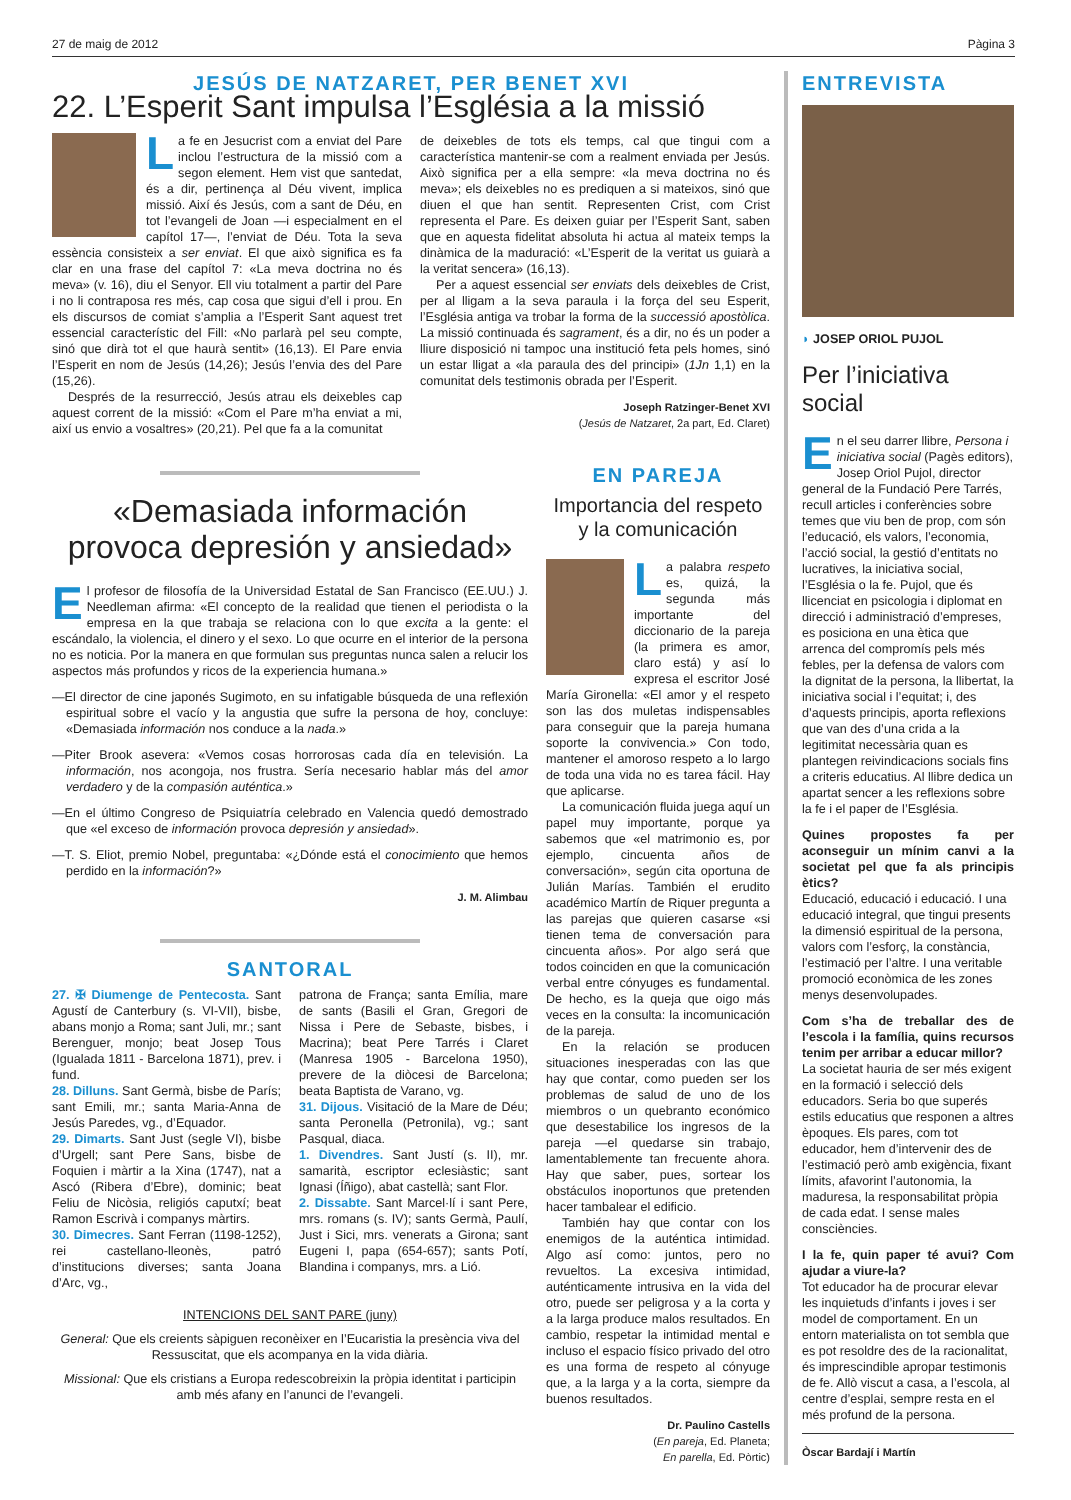27 de maig de 2012 Pàgina 3
JESÚS DE NATZARET, PER BENET XVI
22. L’Esperit Sant impulsa l’Església a la missió
La fe en Jesucrist com a enviat del Pare inclou l’estructura de la missió com a segon element. Hem vist que santedat, és a dir, pertinença al Déu vivent, implica missió. Així és Jesús, com a sant de Déu, en tot l’evangeli de Joan —i especialment en el capítol 17—, l’enviat de Déu. Tota la seva essència consisteix a ser enviat. El que això significa es fa clar en una frase del capítol 7: «La meva doctrina no és meva» (v. 16), diu el Senyor. Ell viu totalment a partir del Pare i no li contraposa res més, cap cosa que sigui d’ell i prou. En els discursos de comiat s’amplia a l’Esperit Sant aquest tret essencial característic del Fill: «No parlarà pel seu compte, sinó que dirà tot el que haurà sentit» (16,13). El Pare envia l’Esperit en nom de Jesús (14,26); Jesús l’envia des del Pare (15,26).
Després de la resurrecció, Jesús atrau els deixebles cap aquest corrent de la missió: «Com el Pare m’ha enviat a mi, així us envio a vosaltres» (20,21). Pel que fa a la comunitat
de deixebles de tots els temps, cal que tingui com a característica mantenir-se com a realment enviada per Jesús. Això significa per a ella sempre: «la meva doctrina no és meva»; els deixebles no es prediquen a si mateixos, sinó que diuen el que han sentit. Representen Crist, com Crist representa el Pare. Es deixen guiar per l’Esperit Sant, saben que en aquesta fidelitat absoluta hi actua al mateix temps la dinàmica de la maduració: «L’Esperit de la veritat us guiarà a la veritat sencera» (16,13).
Per a aquest essencial ser enviats dels deixebles de Crist, per al lligam a la seva paraula i la força del seu Esperit, l’Església antiga va trobar la forma de la successió apostòlica. La missió continuada és sagrament, és a dir, no és un poder a lliure disposició ni tampoc una institució feta pels homes, sinó un estar lligat a «la paraula des del principi» (1Jn 1,1) en la comunitat dels testimonis obrada per l’Esperit.
Joseph Ratzinger-Benet XVI
(Jesús de Natzaret, 2a part, Ed. Claret)
«Demasiada información provoca depresión y ansiedad»
El profesor de filosofía de la Universidad Estatal de San Francisco (EE.UU.) J. Needleman afirma: «El concepto de la realidad que tienen el periodista o la empresa en la que trabaja se relaciona con lo que excita a la gente: el escándalo, la violencia, el dinero y el sexo. Lo que ocurre en el interior de la persona no es noticia. Por la manera en que formulan sus preguntas nunca salen a relucir los aspectos más profundos y ricos de la experiencia humana.»
—El director de cine japonés Sugimoto, en su infatigable búsqueda de una reflexión espiritual sobre el vacío y la angustia que sufre la persona de hoy, concluye: «Demasiada información nos conduce a la nada.»
—Piter Brook asevera: «Vemos cosas horrorosas cada día en televisión. La información, nos acongoja, nos frustra. Sería necesario hablar más del amor verdadero y de la compasión auténtica.»
—En el último Congreso de Psiquiatría celebrado en Valencia quedó demostrado que «el exceso de información provoca depresión y ansiedad».
—T. S. Eliot, premio Nobel, preguntaba: «¿Dónde está el conocimiento que hemos perdido en la información?»
J. M. Alimbau
SANTORAL
27. ✠ Diumenge de Pentecosta. Sant Agustí de Canterbury (s. VI-VII), bisbe, abans monjo a Roma; sant Juli, mr.; sant Berenguer, monjo; beat Josep Tous (Igualada 1811 - Barcelona 1871), prev. i fund.
28. Dilluns. Sant Germà, bisbe de París; sant Emili, mr.; santa Maria-Anna de Jesús Paredes, vg., d’Equador.
29. Dimarts. Sant Just (segle VI), bisbe d’Urgell; sant Pere Sans, bisbe de Foquien i màrtir a la Xina (1747), nat a Ascó (Ribera d’Ebre), dominic; beat Feliu de Nicòsia, religiós caputxí; beat Ramon Escrivà i companys màrtirs.
30. Dimecres. Sant Ferran (1198-1252), rei castellano-lleonès, patró d’institucions diverses; santa Joana d’Arc, vg.,
patrona de França; santa Emília, mare de sants (Basili el Gran, Gregori de Nissa i Pere de Sebaste, bisbes, i Macrina); beat Pere Tarrés i Claret (Manresa 1905 - Barcelona 1950), prevere de la diòcesi de Barcelona; beata Baptista de Varano, vg.
31. Dijous. Visitació de la Mare de Déu; santa Peronella (Petronila), vg.; sant Pasqual, diaca.
1. Divendres. Sant Justí (s. II), mr. samarità, escriptor eclesiàstic; sant Ignasi (Íñigo), abat castellà; sant Flor.
2. Dissabte. Sant Marcel·lí i sant Pere, mrs. romans (s. IV); sants Germà, Paulí, Just i Sici, mrs. venerats a Girona; sant Eugeni I, papa (654-657); sants Potí, Blandina i companys, mrs. a Lió.
INTENCIONS DEL SANT PARE (juny)
General: Que els creients sàpiguen reconèixer en l’Eucaristia la presència viva del Ressuscitat, que els acompanya en la vida diària.
Missional: Que els cristians a Europa redescobreixin la pròpia identitat i participin amb més afany en l’anunci de l’evangeli.
EN PAREJA
Importancia del respeto y la comunicación
La palabra respeto es, quizá, la segunda más importante del diccionario de la pareja (la primera es amor, claro está) y así lo expresa el escritor José María Gironella: «El amor y el respeto son las dos muletas indispensables para conseguir que la pareja humana soporte la convivencia.» Con todo, mantener el amoroso respeto a lo largo de toda una vida no es tarea fácil. Hay que aplicarse.
La comunicación fluida juega aquí un papel muy importante, porque ya sabemos que «el matrimonio es, por ejemplo, cincuenta años de conversación», según cita oportuna de Julián Marías. También el erudito académico Martín de Riquer pregunta a las parejas que quieren casarse «si tienen tema de conversación para cincuenta años». Por algo será que todos coinciden en que la comunicación verbal entre cónyuges es fundamental. De hecho, es la queja que oigo más veces en la consulta: la incomunicación de la pareja.
En la relación se producen situaciones inesperadas con las que hay que contar, como pueden ser los problemas de salud de uno de los miembros o un quebranto económico que desestabilice los ingresos de la pareja —el quedarse sin trabajo, lamentablemente tan frecuente ahora. Hay que saber, pues, sortear los obstáculos inoportunos que pretenden hacer tambalear el edificio.
También hay que contar con los enemigos de la auténtica intimidad. Algo así como: juntos, pero no revueltos. La excesiva intimidad, auténticamente intrusiva en la vida del otro, puede ser peligrosa y a la corta y a la larga produce malos resultados. En cambio, respetar la intimidad mental e incluso el espacio físico privado del otro es una forma de respeto al cónyuge que, a la larga y a la corta, siempre da buenos resultados.
Dr. Paulino Castells
(En pareja, Ed. Planeta;
En parella, Ed. Pòrtic)
ENTREVISTA
◗ JOSEP ORIOL PUJOL
Per l’iniciativa social
En el seu darrer llibre, Persona i iniciativa social (Pagès editors), Josep Oriol Pujol, director general de la Fundació Pere Tarrés, recull articles i conferències sobre temes que viu ben de prop, com són l’educació, els valors, l’economia, l’acció social, la gestió d’entitats no lucratives, la iniciativa social, l’Església o la fe. Pujol, que és llicenciat en psicologia i diplomat en direcció i administració d’empreses, es posiciona en una ètica que arrenca del compromís pels més febles, per la defensa de valors com la dignitat de la persona, la llibertat, la iniciativa social i l’equitat; i, des d’aquests principis, aporta reflexions que van des d’una crida a la legitimitat necessària quan es plantegen reivindicacions socials fins a criteris educatius. Al llibre dedica un apartat sencer a les reflexions sobre la fe i el paper de l’Església.
Quines propostes fa per aconseguir un mínim canvi a la societat pel que fa als principis ètics?
Educació, educació i educació. I una educació integral, que tingui presents la dimensió espiritual de la persona, valors com l’esforç, la constància, l’estimació per l’altre. I una veritable promoció econòmica de les zones menys desenvolupades.
Com s’ha de treballar des de l’escola i la família, quins recursos tenim per arribar a educar millor?
La societat hauria de ser més exigent en la formació i selecció dels educadors. Seria bo que superés estils educatius que responen a altres èpoques. Els pares, com tot educador, hem d’intervenir des de l’estimació però amb exigència, fixant límits, afavorint l’autonomia, la maduresa, la responsabilitat pròpia de cada edat. I sense males consciències.
I la fe, quin paper té avui? Com ajudar a viure-la?
Tot educador ha de procurar elevar les inquietuds d’infants i joves i ser model de comportament. En un entorn materialista on tot sembla que es pot resoldre des de la racionalitat, és imprescindible apropar testimonis de fe. Allò viscut a casa, a l’escola, al centre d’esplai, sempre resta en el més profund de la persona.
Òscar Bardají i Martín